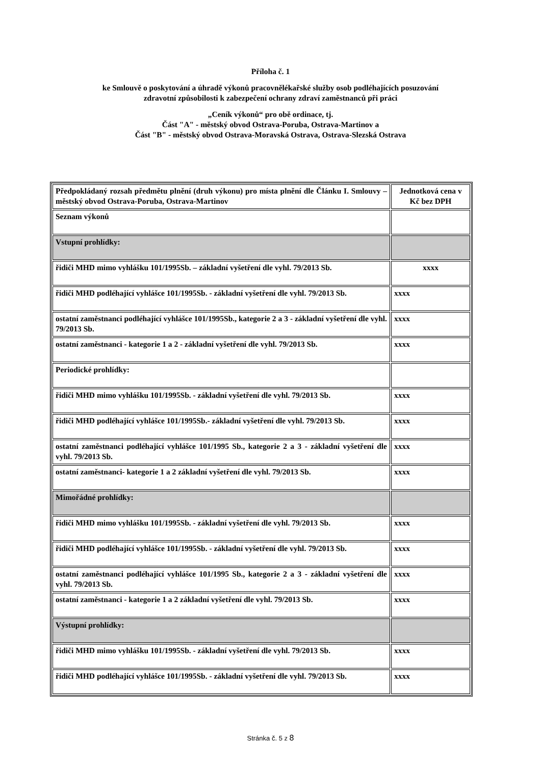Příloha č. 1
ke Smlouvě o poskytování a úhradě výkonů pracovnělékařské služby osob podléhajících posuzování
zdravotní způsobilosti k zabezpečení ochrany zdraví zaměstnanců při práci
„Ceník výkonů“ pro obě ordinace, tj.
Část "A" - městský obvod Ostrava-Poruba, Ostrava-Martinov a
Část "B" - městský obvod Ostrava-Moravská Ostrava, Ostrava-Slezská Ostrava
| Předpokládaný rozsah předmětu plnění (druh výkonu) pro místa plnění dle Článku I. Smlouvy – městský obvod Ostrava-Poruba, Ostrava-Martinov | Jednotková cena v Kč bez DPH |
| --- | --- |
| Seznam výkonů | |
| Vstupní prohlídky: | |
| řidiči MHD mimo vyhlášku 101/1995Sb. – základní vyšetření dle vyhl. 79/2013 Sb. | xxxx |
| řidiči MHD podléhající vyhlášce 101/1995Sb. - základní vyšetření dle vyhl. 79/2013 Sb. | xxxx |
| ostatní zaměstnanci podléhající vyhlášce 101/1995Sb., kategorie 2 a 3 - základní vyšetření dle vyhl. 79/2013 Sb. | xxxx |
| ostatní zaměstnanci - kategorie 1 a 2 - základní vyšetření dle vyhl. 79/2013 Sb. | xxxx |
| Periodické prohlídky: | |
| řidiči MHD mimo vyhlášku 101/1995Sb. - základní vyšetření dle vyhl. 79/2013 Sb. | xxxx |
| řidiči MHD podléhající vyhlášce 101/1995Sb.- základní vyšetření dle vyhl. 79/2013 Sb. | xxxx |
| ostatní zaměstnanci podléhající vyhlášce 101/1995 Sb., kategorie 2 a 3 - základní vyšetření dle vyhl. 79/2013 Sb. | xxxx |
| ostatní zaměstnanci- kategorie 1 a 2 základní vyšetření dle vyhl. 79/2013 Sb. | xxxx |
| Mimořádné prohlídky: | |
| řidiči MHD mimo vyhlášku 101/1995Sb. - základní vyšetření dle vyhl. 79/2013 Sb. | xxxx |
| řidiči MHD podléhající vyhlášce 101/1995Sb. - základní vyšetření dle vyhl. 79/2013 Sb. | xxxx |
| ostatní zaměstnanci podléhající vyhlášce 101/1995 Sb., kategorie 2 a 3 - základní vyšetření dle vyhl. 79/2013 Sb. | xxxx |
| ostatní zaměstnanci - kategorie 1 a 2 základní vyšetření dle vyhl. 79/2013 Sb. | xxxx |
| Výstupní prohlídky: | |
| řidiči MHD mimo vyhlášku 101/1995Sb. - základní vyšetření dle vyhl. 79/2013 Sb. | xxxx |
| řidiči MHD podléhající vyhlášce 101/1995Sb. - základní vyšetření dle vyhl. 79/2013 Sb. | xxxx |
Stránka č. 5 z 8